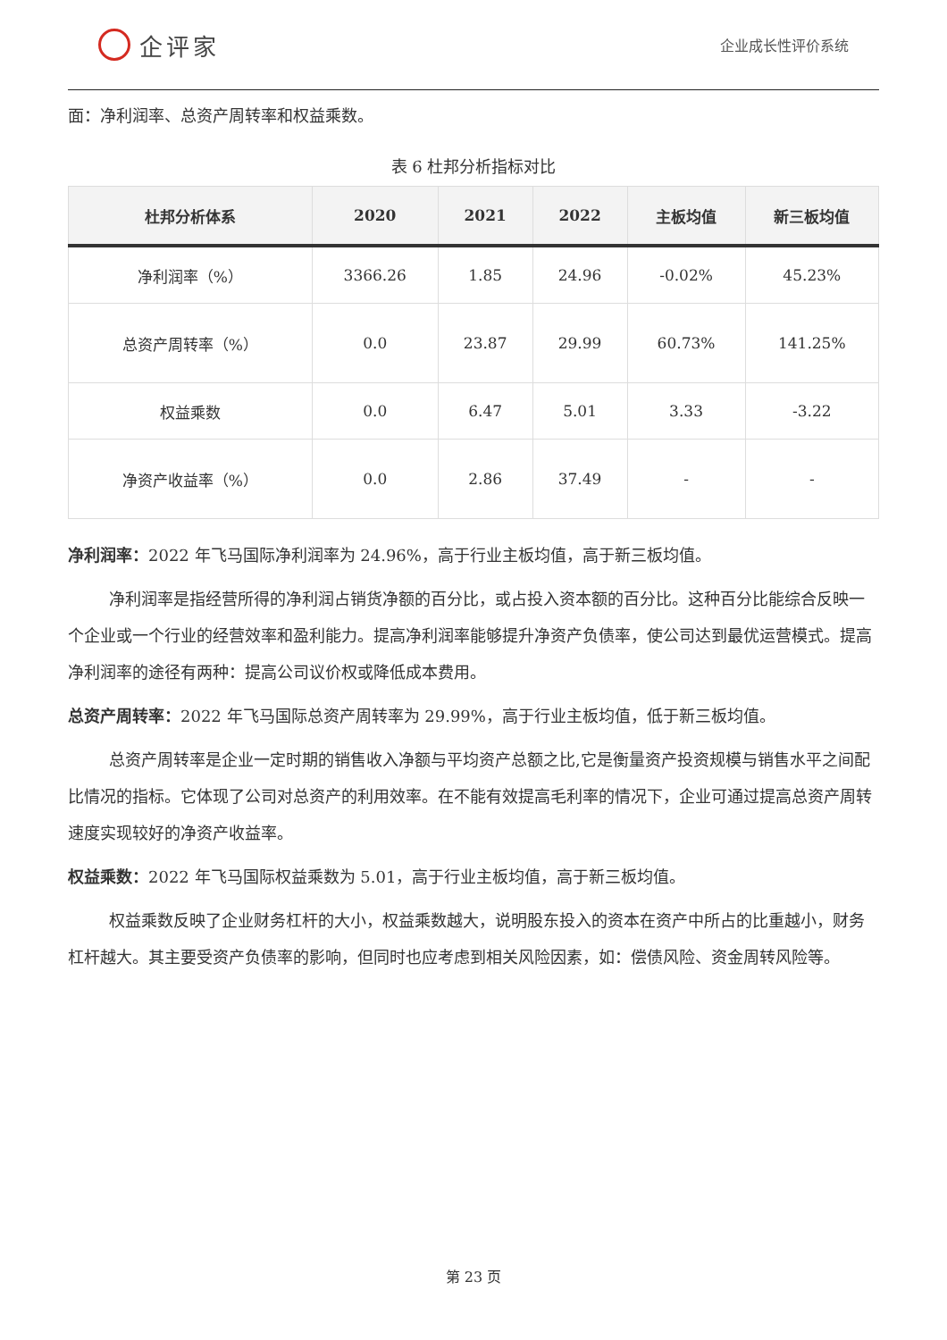企评家
企业成长性评价系统
面：净利润率、总资产周转率和权益乘数。
表 6 杜邦分析指标对比
| 杜邦分析体系 | 2020 | 2021 | 2022 | 主板均值 | 新三板均值 |
| --- | --- | --- | --- | --- | --- |
| 净利润率（%） | 3366.26 | 1.85 | 24.96 | -0.02% | 45.23% |
| 总资产周转率（%） | 0.0 | 23.87 | 29.99 | 60.73% | 141.25% |
| 权益乘数 | 0.0 | 6.47 | 5.01 | 3.33 | -3.22 |
| 净资产收益率（%） | 0.0 | 2.86 | 37.49 | - | - |
净利润率：2022 年飞马国际净利润率为 24.96%，高于行业主板均值，高于新三板均值。
净利润率是指经营所得的净利润占销货净额的百分比，或占投入资本额的百分比。这种百分比能综合反映一个企业或一个行业的经营效率和盈利能力。提高净利润率能够提升净资产负债率，使公司达到最优运营模式。提高净利润率的途径有两种：提高公司议价权或降低成本费用。
总资产周转率：2022 年飞马国际总资产周转率为 29.99%，高于行业主板均值，低于新三板均值。
总资产周转率是企业一定时期的销售收入净额与平均资产总额之比,它是衡量资产投资规模与销售水平之间配比情况的指标。它体现了公司对总资产的利用效率。在不能有效提高毛利率的情况下，企业可通过提高总资产周转速度实现较好的净资产收益率。
权益乘数：2022 年飞马国际权益乘数为 5.01，高于行业主板均值，高于新三板均值。
权益乘数反映了企业财务杠杆的大小，权益乘数越大，说明股东投入的资本在资产中所占的比重越小，财务杠杆越大。其主要受资产负债率的影响，但同时也应考虑到相关风险因素，如：偿债风险、资金周转风险等。
第 23 页